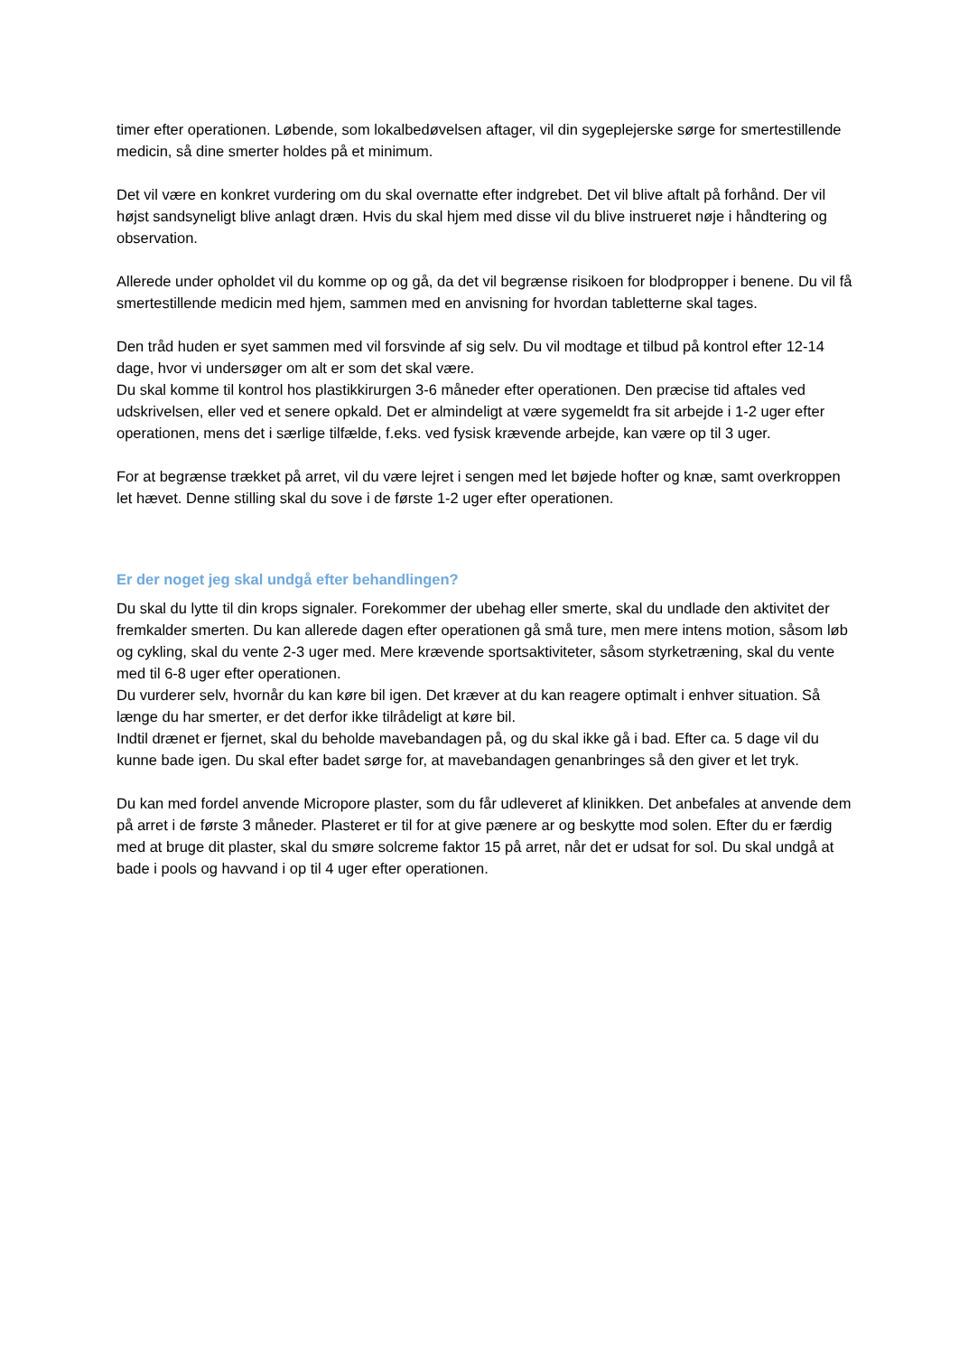timer efter operationen. Løbende, som lokalbedøvelsen aftager, vil din sygeplejerske sørge for smertestillende medicin, så dine smerter holdes på et minimum.
Det vil være en konkret vurdering om du skal overnatte efter indgrebet. Det vil blive aftalt på forhånd. Der vil højst sandsyneligt blive anlagt dræn. Hvis du skal hjem med disse vil du blive instrueret nøje i håndtering og observation.
Allerede under opholdet vil du komme op og gå, da det vil begrænse risikoen for blodpropper i benene. Du vil få smertestillende medicin med hjem, sammen med en anvisning for hvordan tabletterne skal tages.
Den tråd huden er syet sammen med vil forsvinde af sig selv. Du vil modtage et tilbud på kontrol efter 12-14 dage, hvor vi undersøger om alt er som det skal være.
Du skal komme til kontrol hos plastikkirurgen 3-6 måneder efter operationen. Den præcise tid aftales ved udskrivelsen, eller ved et senere opkald. Det er almindeligt at være sygemeldt fra sit arbejde i 1-2 uger efter operationen, mens det i særlige tilfælde, f.eks. ved fysisk krævende arbejde, kan være op til 3 uger.
For at begrænse trækket på arret, vil du være lejret i sengen med let bøjede hofter og knæ, samt overkroppen let hævet. Denne stilling skal du sove i de første 1-2 uger efter operationen.
Er der noget jeg skal undgå efter behandlingen?
Du skal du lytte til din krops signaler. Forekommer der ubehag eller smerte, skal du undlade den aktivitet der fremkalder smerten. Du kan allerede dagen efter operationen gå små ture, men mere intens motion, såsom løb og cykling, skal du vente 2-3 uger med. Mere krævende sportsaktiviteter, såsom styrketræning, skal du vente med til 6-8 uger efter operationen.
Du vurderer selv, hvornår du kan køre bil igen. Det kræver at du kan reagere optimalt i enhver situation. Så længe du har smerter, er det derfor ikke tilrådeligt at køre bil.
Indtil drænet er fjernet, skal du beholde mavebandagen på, og du skal ikke gå i bad. Efter ca. 5 dage vil du kunne bade igen. Du skal efter badet sørge for, at mavebandagen genanbringes så den giver et let tryk.
Du kan med fordel anvende Micropore plaster, som du får udleveret af klinikken. Det anbefales at anvende dem på arret i de første 3 måneder. Plasteret er til for at give pænere ar og beskytte mod solen. Efter du er færdig med at bruge dit plaster, skal du smøre solcreme faktor 15 på arret, når det er udsat for sol. Du skal undgå at bade i pools og havvand i op til 4 uger efter operationen.